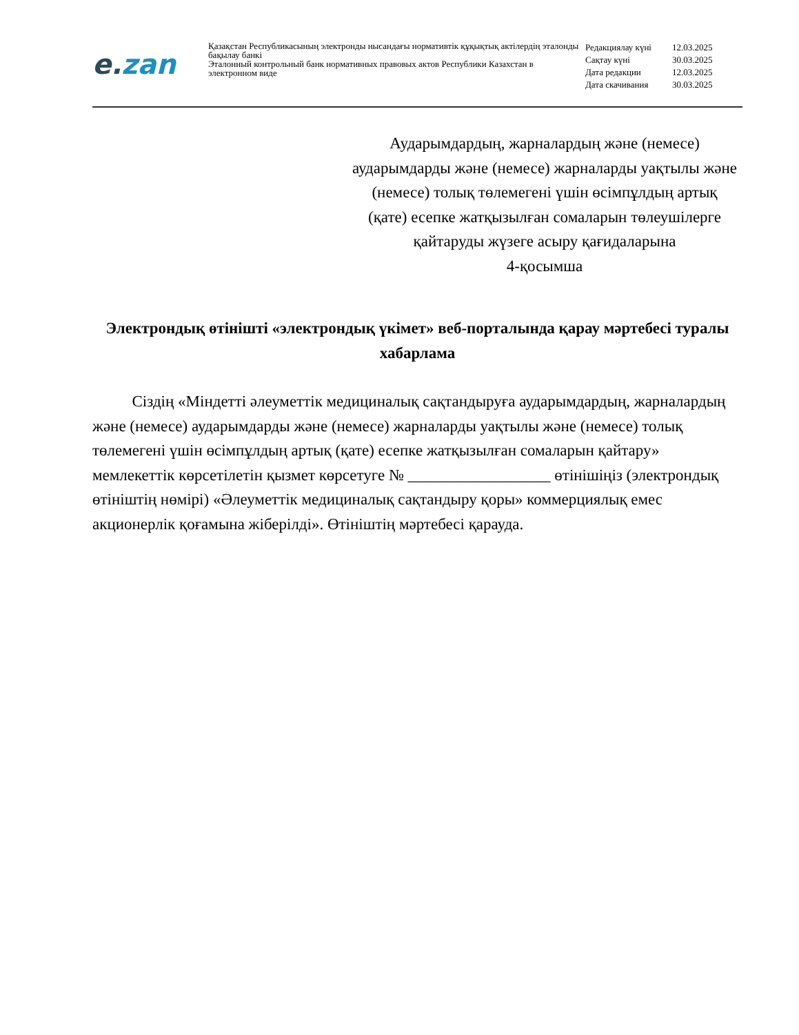e. zan
Қазақстан Республикасының электронды нысандағы нормативтік құқықтық актілердің эталонды бақылау банкі
Эталонный контрольный банк нормативных правовых актов Республики Казахстан в электронном виде
| Редакциялау күні | 12.03.2025 |
| Сақтау күні | 30.03.2025 |
| Дата редакции | 12.03.2025 |
| Дата скачивания | 30.03.2025 |
Аударымдардың, жарналардың және (немесе) аударымдарды және (немесе) жарналарды уақтылы және (немесе) толық төлемегені үшін өсімпұлдың артық (қате) есепке жатқызылған сомаларын төлеушілерге қайтаруды жүзеге асыру қағидаларына
4-қосымша
Электрондық өтінішті «электрондық үкімет» веб-порталында қарау мәртебесі туралы хабарлама
Сіздің «Міндетті әлеуметтік медициналық сақтандыруға аударымдардың, жарналардың және (немесе) аударымдарды және (немесе) жарналарды уақтылы және (немесе) толық төлемегені үшін өсімпұлдың артық (қате) есепке жатқызылған сомаларын қайтару» мемлекеттік көрсетілетін қызмет көрсетуге № __________________ өтінішіңіз (электрондық өтініштің нөмірі) «Әлеуметтік медициналық сақтандыру қоры» коммерциялық емес акционерлік қоғамына жіберілді». Өтініштің мәртебесі қарауда.